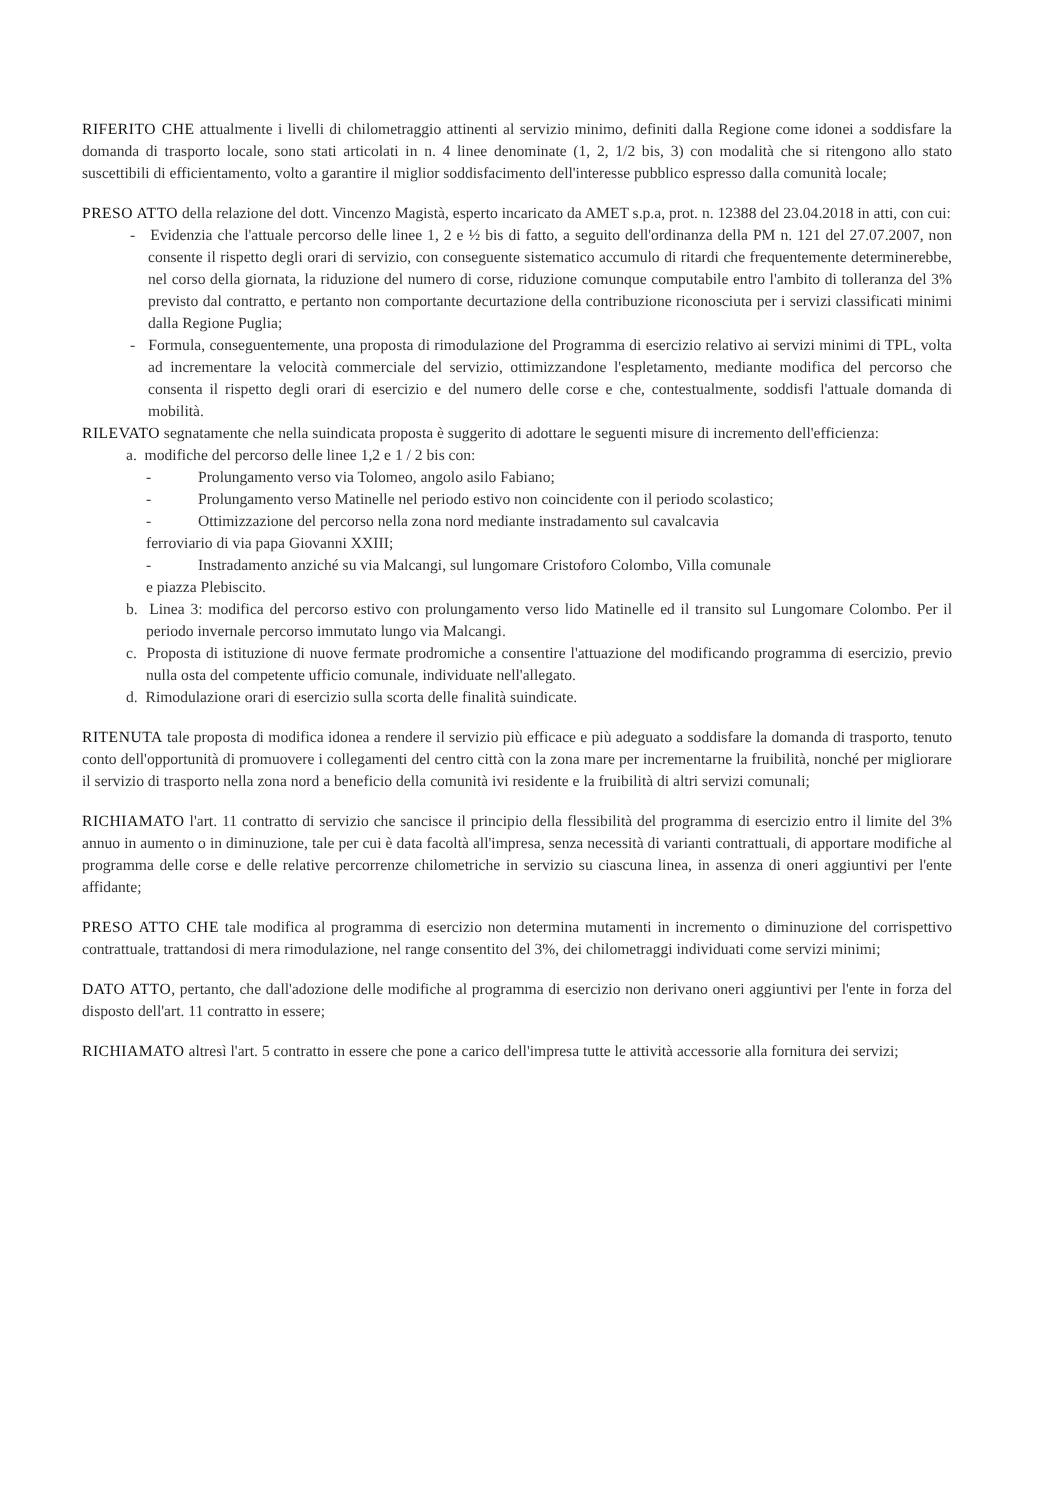RIFERITO CHE attualmente i livelli di chilometraggio attinenti al servizio minimo, definiti dalla Regione come idonei a soddisfare la domanda di trasporto locale, sono stati articolati in n. 4 linee denominate (1, 2, 1/2 bis, 3) con modalità che si ritengono allo stato suscettibili di efficientamento, volto a garantire il miglior soddisfacimento dell'interesse pubblico espresso dalla comunità locale;
PRESO ATTO della relazione del dott. Vincenzo Magistà, esperto incaricato da AMET s.p.a, prot. n. 12388 del 23.04.2018 in atti, con cui:
- Evidenzia che l'attuale percorso delle linee 1, 2 e ½ bis di fatto, a seguito dell'ordinanza della PM n. 121 del 27.07.2007, non consente il rispetto degli orari di servizio, con conseguente sistematico accumulo di ritardi che frequentemente determinerebbe, nel corso della giornata, la riduzione del numero di corse, riduzione comunque computabile entro l'ambito di tolleranza del 3% previsto dal contratto, e pertanto non comportante decurtazione della contribuzione riconosciuta per i servizi classificati minimi dalla Regione Puglia;
- Formula, conseguentemente, una proposta di rimodulazione del Programma di esercizio relativo ai servizi minimi di TPL, volta ad incrementare la velocità commerciale del servizio, ottimizzandone l'espletamento, mediante modifica del percorso che consenta il rispetto degli orari di esercizio e del numero delle corse e che, contestualmente, soddisfi l'attuale domanda di mobilità.
RILEVATO segnatamente che nella suindicata proposta è suggerito di adottare le seguenti misure di incremento dell'efficienza:
a. modifiche del percorso delle linee 1,2 e 1 / 2 bis con:
- Prolungamento verso via Tolomeo, angolo asilo Fabiano;
- Prolungamento verso Matinelle nel periodo estivo non coincidente con il periodo scolastico;
- Ottimizzazione del percorso nella zona nord mediante instradamento sul cavalcavia
ferroviario di via papa Giovanni XXIII;
- Instradamento anziché su via Malcangi, sul lungomare Cristoforo Colombo, Villa comunale
e piazza Plebiscito.
b. Linea 3: modifica del percorso estivo con prolungamento verso lido Matinelle ed il transito sul Lungomare Colombo. Per il periodo invernale percorso immutato lungo via Malcangi.
c. Proposta di istituzione di nuove fermate prodromiche a consentire l'attuazione del modificando programma di esercizio, previo nulla osta del competente ufficio comunale, individuate nell'allegato.
d. Rimodulazione orari di esercizio sulla scorta delle finalità suindicate.
RITENUTA tale proposta di modifica idonea a rendere il servizio più efficace e più adeguato a soddisfare la domanda di trasporto, tenuto conto dell'opportunità di promuovere i collegamenti del centro città con la zona mare per incrementarne la fruibilità, nonché per migliorare il servizio di trasporto nella zona nord a beneficio della comunità ivi residente e la fruibilità di altri servizi comunali;
RICHIAMATO l'art. 11 contratto di servizio che sancisce il principio della flessibilità del programma di esercizio entro il limite del 3% annuo in aumento o in diminuzione, tale per cui è data facoltà all'impresa, senza necessità di varianti contrattuali, di apportare modifiche al programma delle corse e delle relative percorrenze chilometriche in servizio su ciascuna linea, in assenza di oneri aggiuntivi per l'ente affidante;
PRESO ATTO CHE tale modifica al programma di esercizio non determina mutamenti in incremento o diminuzione del corrispettivo contrattuale, trattandosi di mera rimodulazione, nel range consentito del 3%, dei chilometraggi individuati come servizi minimi;
DATO ATTO, pertanto, che dall'adozione delle modifiche al programma di esercizio non derivano oneri aggiuntivi per l'ente in forza del disposto dell'art. 11 contratto in essere;
RICHIAMATO altresì l'art. 5 contratto in essere che pone a carico dell'impresa tutte le attività accessorie alla fornitura dei servizi;